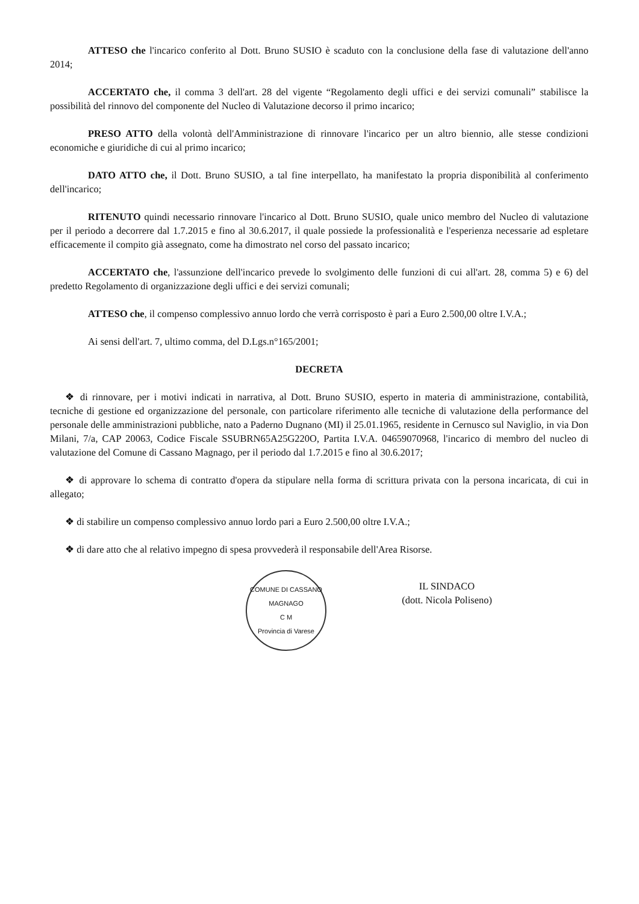ATTESO che l'incarico conferito al Dott. Bruno SUSIO è scaduto con la conclusione della fase di valutazione dell'anno 2014;
ACCERTATO che, il comma 3 dell'art. 28 del vigente “Regolamento degli uffici e dei servizi comunali” stabilisce la possibilità del rinnovo del componente del Nucleo di Valutazione decorso il primo incarico;
PRESO ATTO della volontà dell'Amministrazione di rinnovare l'incarico per un altro biennio, alle stesse condizioni economiche e giuridiche di cui al primo incarico;
DATO ATTO che, il Dott. Bruno SUSIO, a tal fine interpellato, ha manifestato la propria disponibilità al conferimento dell'incarico;
RITENUTO quindi necessario rinnovare l'incarico al Dott. Bruno SUSIO, quale unico membro del Nucleo di valutazione per il periodo a decorrere dal 1.7.2015 e fino al 30.6.2017, il quale possiede la professionalità e l'esperienza necessarie ad espletare efficacemente il compito già assegnato, come ha dimostrato nel corso del passato incarico;
ACCERTATO che, l'assunzione dell'incarico prevede lo svolgimento delle funzioni di cui all'art. 28, comma 5) e 6) del predetto Regolamento di organizzazione degli uffici e dei servizi comunali;
ATTESO che, il compenso complessivo annuo lordo che verrà corrisposto è pari a Euro 2.500,00 oltre I.V.A.;
Ai sensi dell'art. 7, ultimo comma, del D.Lgs.n°165/2001;
DECRETA
❖ di rinnovare, per i motivi indicati in narrativa, al Dott. Bruno SUSIO, esperto in materia di amministrazione, contabilità, tecniche di gestione ed organizzazione del personale, con particolare riferimento alle tecniche di valutazione della performance del personale delle amministrazioni pubbliche, nato a Paderno Dugnano (MI) il 25.01.1965, residente in Cernusco sul Naviglio, in via Don Milani, 7/a, CAP 20063, Codice Fiscale SSUBRN65A25G220O, Partita I.V.A. 04659070968, l'incarico di membro del nucleo di valutazione del Comune di Cassano Magnago, per il periodo dal 1.7.2015 e fino al 30.6.2017;
❖ di approvare lo schema di contratto d'opera da stipulare nella forma di scrittura privata con la persona incaricata, di cui in allegato;
❖ di stabilire un compenso complessivo annuo lordo pari a Euro 2.500,00 oltre I.V.A.;
❖ di dare atto che al relativo impegno di spesa provvederà il responsabile dell'Area Risorse.
COMUNE DI CASSANO MAGNAGO
C M
Provincia di Varese
IL SINDACO
(dott. Nicola Poliseno)